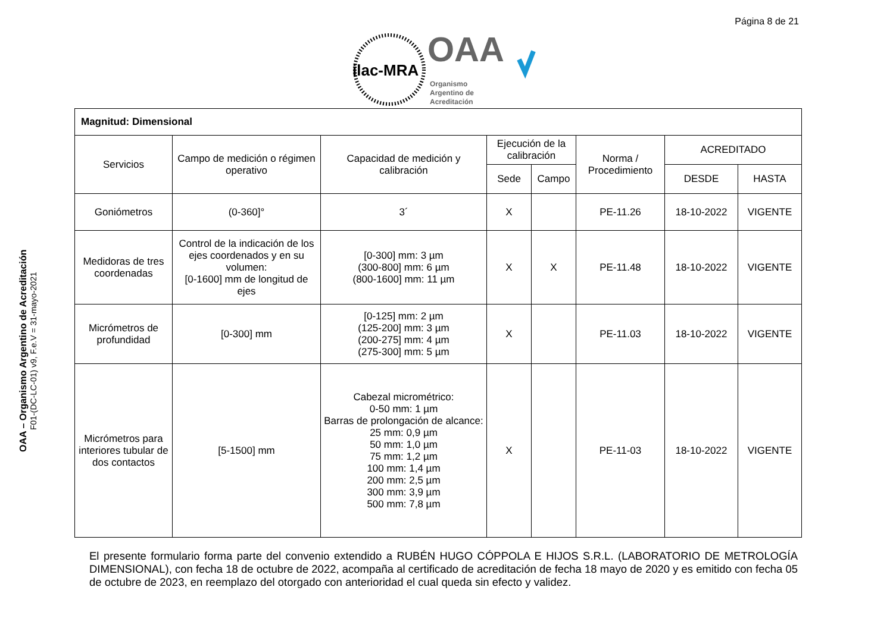Página 8 de 21
ilac-MRA
OAA
Organismo
Argentino de
Acreditación
OAA – Organismo Argentino de Acreditación
F01-(DC-LC-01) v9, F.e.V = 31-mayo-2021
| Magnitud: Dimensional | | | | | | | |
| Servicios | Campo de medición o régimen operativo | Capacidad de medición y calibración | Ejecución de la calibración | | Norma / Procedimiento | ACREDITADO | |
| | | | Sede | Campo | | DESDE | HASTA |
| Goniómetros | (0-360]° | 3´ | X | | PE-11.26 | 18-10-2022 | VIGENTE |
| Medidoras de tres coordenadas | Control de la indicación de los ejes coordenados y en su volumen: [0-1600] mm de longitud de ejes | [0-300] mm: 3 µm (300-800] mm: 6 µm (800-1600] mm: 11 µm | X | X | PE-11.48 | 18-10-2022 | VIGENTE |
| Micrómetros de profundidad | [0-300] mm | [0-125] mm: 2 µm (125-200] mm: 3 µm (200-275] mm: 4 µm (275-300] mm: 5 µm | X | | PE-11.03 | 18-10-2022 | VIGENTE |
| Micrómetros para interiores tubular de dos contactos | [5-1500] mm | Cabezal micrométrico: 0-50 mm: 1 µm Barras de prolongación de alcance: 25 mm: 0,9 µm 50 mm: 1,0 µm 75 mm: 1,2 µm 100 mm: 1,4 µm 200 mm: 2,5 µm 300 mm: 3,9 µm 500 mm: 7,8 µm | X | | PE-11-03 | 18-10-2022 | VIGENTE |
El presente formulario forma parte del convenio extendido a RUBÉN HUGO CÓPPOLA E HIJOS S.R.L. (LABORATORIO DE METROLOGÍA DIMENSIONAL), con fecha 18 de octubre de 2022, acompaña al certificado de acreditación de fecha 18 mayo de 2020 y es emitido con fecha 05 de octubre de 2023, en reemplazo del otorgado con anterioridad el cual queda sin efecto y validez.